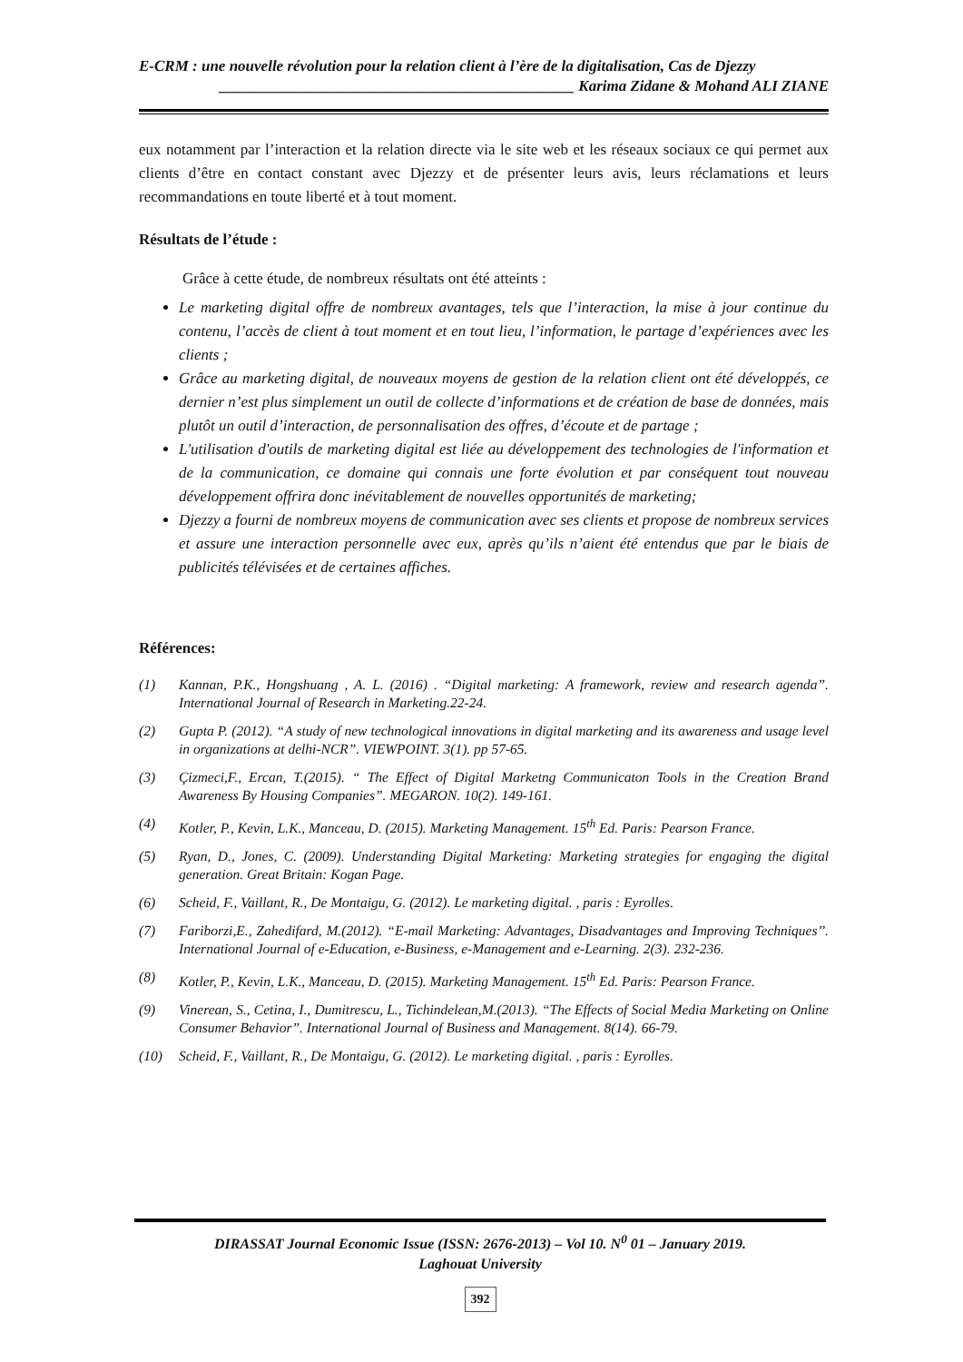E-CRM : une nouvelle révolution pour la relation client à l’ère de la digitalisation, Cas de Djezzy
______________________________________________ Karima Zidane & Mohand ALI ZIANE
eux notamment par l’interaction et la relation directe via le site web et les réseaux sociaux ce qui permet aux clients d’être en contact constant avec Djezzy et de présenter leurs avis, leurs réclamations et leurs recommandations en toute liberté et à tout moment.
Résultats de l’étude :
Grâce à cette étude, de nombreux résultats ont été atteints :
Le marketing digital offre de nombreux avantages, tels que l’interaction, la mise à jour continue du contenu, l’accès de client à tout moment et en tout lieu, l’information, le partage d’expériences avec les clients ;
Grâce au marketing digital, de nouveaux moyens de gestion de la relation client ont été développés, ce dernier n’est plus simplement un outil de collecte d’informations et de création de base de données, mais plutôt un outil d’interaction, de personnalisation des offres, d’écoute et de partage ;
L'utilisation d'outils de marketing digital est liée au développement des technologies de l'information et de la communication, ce domaine qui connais une forte évolution et par conséquent tout nouveau développement offrira donc inévitablement de nouvelles opportunités de marketing;
Djezzy a fourni de nombreux moyens de communication avec ses clients et propose de nombreux services et assure une interaction personnelle avec eux, après qu’ils n’aient été entendus que par le biais de publicités télévisées et de certaines affiches.
Références:
(1) Kannan, P.K., Hongshuang , A. L. (2016) . “Digital marketing: A framework, review and research agenda”. International Journal of Research in Marketing.22-24.
(2) Gupta P. (2012). “A study of new technological innovations in digital marketing and its awareness and usage level in organizations at delhi-NCR”. VIEWPOINT. 3(1). pp 57-65.
(3) Çizmeci,F., Ercan, T.(2015). “ The Effect of Digital Marketng Communicaton Tools in the Creation Brand Awareness By Housing Companies”. MEGARON. 10(2). 149-161.
(4) Kotler, P., Kevin, L.K., Manceau, D. (2015). Marketing Management. 15<sup>th</sup> Ed. Paris: Pearson France.
(5) Ryan, D., Jones, C. (2009). Understanding Digital Marketing: Marketing strategies for engaging the digital generation. Great Britain: Kogan Page.
(6) Scheid, F., Vaillant, R., De Montaigu, G. (2012). Le marketing digital. , paris : Eyrolles.
(7) Fariborzi,E., Zahedifard, M.(2012). “E-mail Marketing: Advantages, Disadvantages and Improving Techniques’’. International Journal of e-Education, e-Business, e-Management and e-Learning. 2(3). 232-236.
(8) Kotler, P., Kevin, L.K., Manceau, D. (2015). Marketing Management. 15<sup>th</sup> Ed. Paris: Pearson France.
(9) Vinerean, S., Cetina, I., Dumitrescu, L., Tichindelean,M.(2013). “The Effects of Social Media Marketing on Online Consumer Behavior”. International Journal of Business and Management. 8(14). 66-79.
(10) Scheid, F., Vaillant, R., De Montaigu, G. (2012). Le marketing digital. , paris : Eyrolles.
DIRASSAT Journal Economic Issue (ISSN: 2676-2013) – Vol 10. N<sup>0</sup> 01 – January 2019.
Laghouat University
392